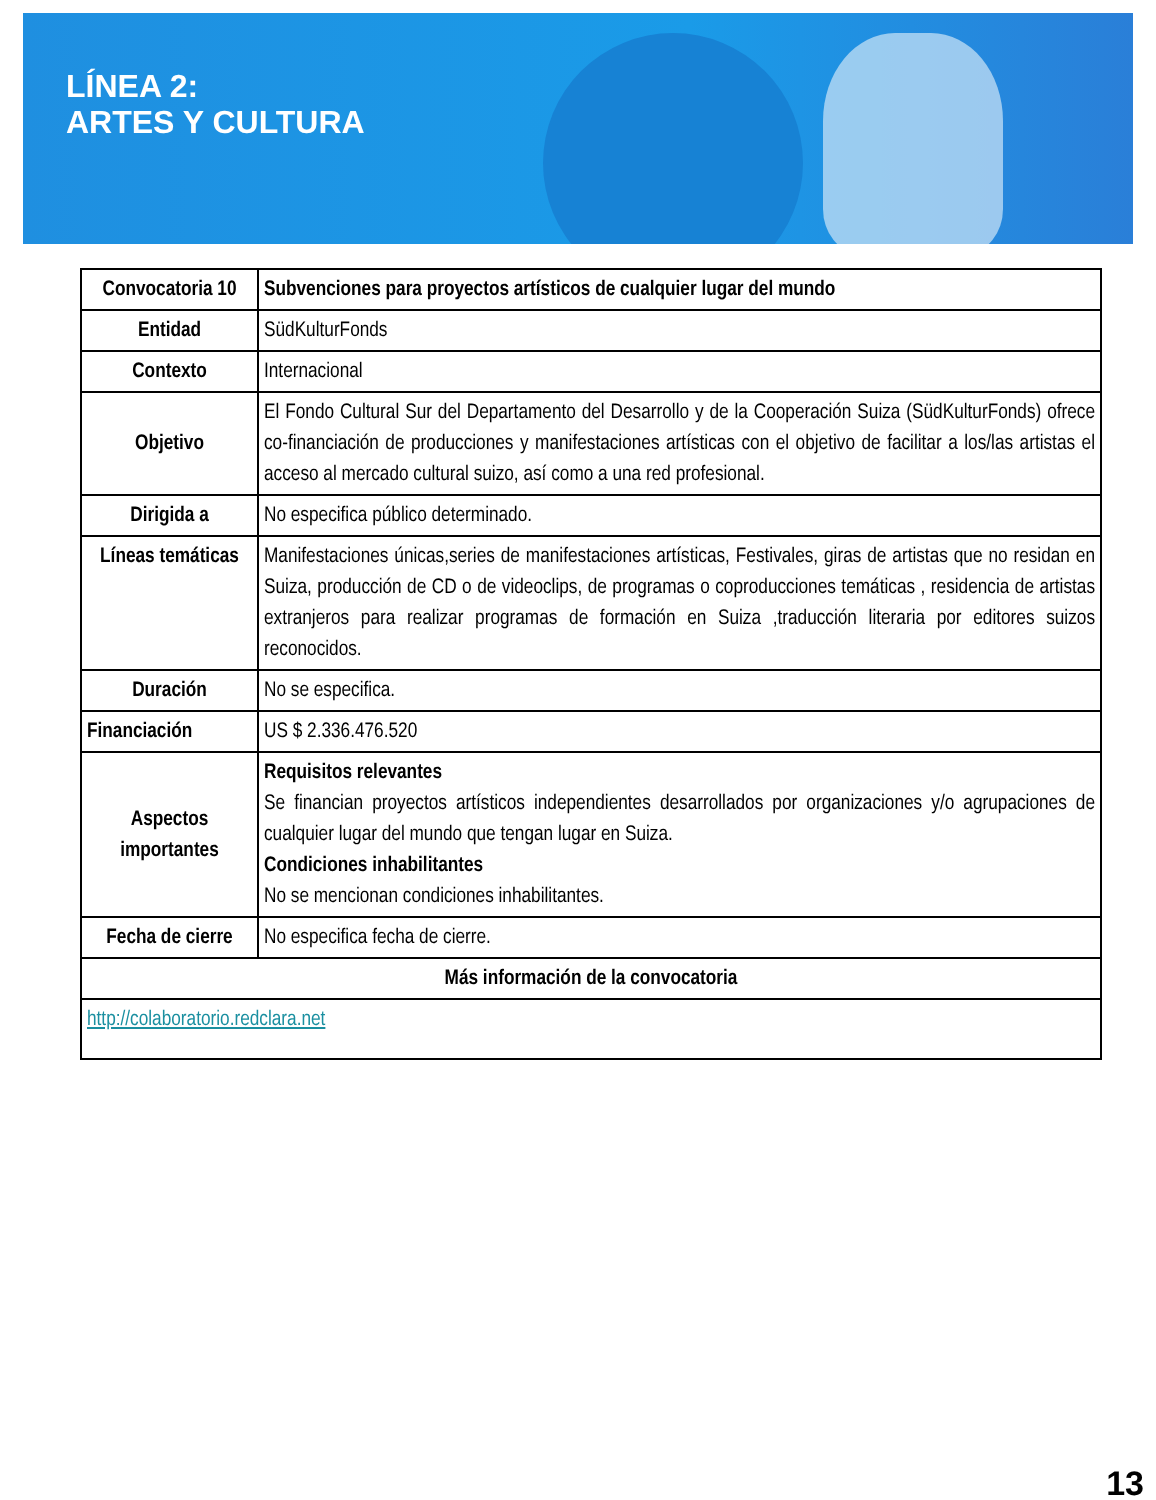LÍNEA 2:
ARTES Y CULTURA
| Convocatoria 10 | Subvenciones para proyectos artísticos de cualquier lugar del mundo |
| Entidad | SüdKulturFonds |
| Contexto | Internacional |
| Objetivo | El Fondo Cultural Sur del Departamento del Desarrollo y de la Cooperación Suiza (SüdKulturFonds) ofrece co-financiación de producciones y manifestaciones artísticas con el objetivo de facilitar a los/las artistas el acceso al mercado cultural suizo, así como a una red profesional. |
| Dirigida a | No especifica público determinado. |
| Líneas temáticas | Manifestaciones únicas,series de manifestaciones artísticas, Festivales, giras de artistas que no residan en Suiza, producción de CD o de videoclips, de programas o coproducciones temáticas , residencia de artistas extranjeros para realizar programas de formación en Suiza ,traducción literaria por editores suizos reconocidos. |
| Duración | No se especifica. |
| Financiación | US $ 2.336.476.520 |
| Aspectos importantes | Requisitos relevantes Se financian proyectos artísticos independientes desarrollados por organizaciones y/o agrupaciones de cualquier lugar del mundo que tengan lugar en Suiza. Condiciones inhabilitantes No se mencionan condiciones inhabilitantes. |
| Fecha de cierre | No especifica fecha de cierre. |
| Más información de la convocatoria | |
| http://colaboratorio.redclara.net | |
13